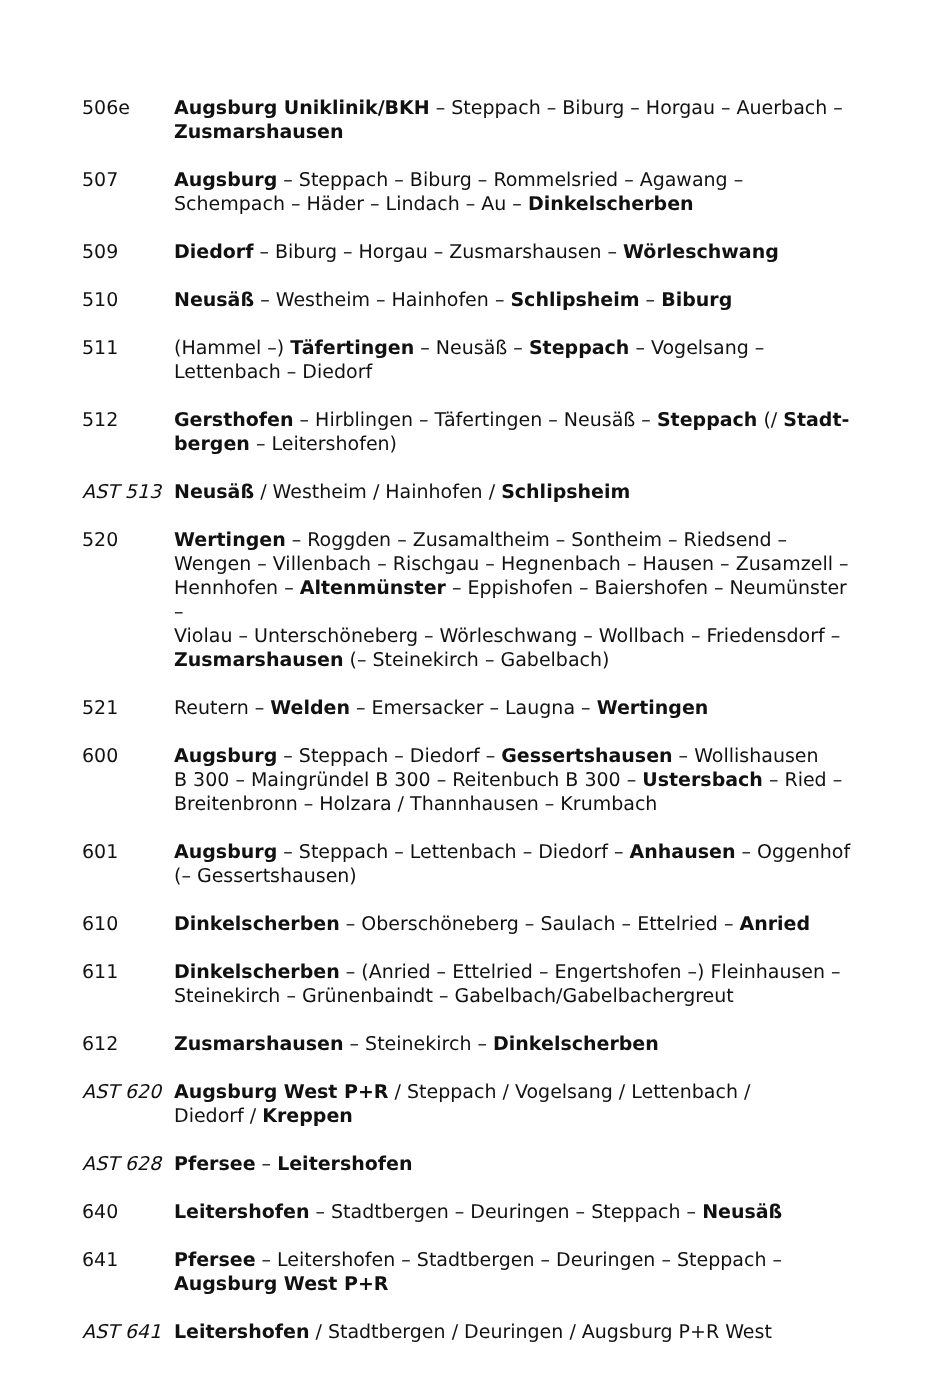| 506e | Augsburg Uniklinik/BKH – Steppach – Biburg – Horgau – Auerbach – Zusmarshausen |
| 507 | Augsburg – Steppach – Biburg – Rommelsried – Agawang – Schempach – Häder – Lindach – Au – Dinkelscherben |
| 509 | Diedorf – Biburg – Horgau – Zusmarshausen – Wörleschwang |
| 510 | Neusäß – Westheim – Hainhofen – Schlipsheim – Biburg |
| 511 | (Hammel –) Täfertingen – Neusäß – Steppach – Vogelsang – Lettenbach – Diedorf |
| 512 | Gersthofen – Hirblingen – Täfertingen – Neusäß – Steppach (/ Stadt- bergen – Leitershofen) |
| AST 513 | Neusäß / Westheim / Hainhofen / Schlipsheim |
| 520 | Wertingen – Roggden – Zusamaltheim – Sontheim – Riedsend – Wengen – Villenbach – Rischgau – Hegnenbach – Hausen – Zusamzell – Hennhofen – Altenmünster – Eppishofen – Baiershofen – Neumünster – Violau – Unterschöneberg – Wörleschwang – Wollbach – Friedensdorf – Zusmarshausen (– Steinekirch – Gabelbach) |
| 521 | Reutern – Welden – Emersacker – Laugna – Wertingen |
| 600 | Augsburg – Steppach – Diedorf – Gessertshausen – Wollishausen B 300 – Maingründel B 300 – Reitenbuch B 300 – Ustersbach – Ried – Breitenbronn – Holzara / Thannhausen – Krumbach |
| 601 | Augsburg – Steppach – Lettenbach – Diedorf – Anhausen – Oggenhof (– Gessertshausen) |
| 610 | Dinkelscherben – Oberschöneberg – Saulach – Ettelried – Anried |
| 611 | Dinkelscherben – (Anried – Ettelried – Engertshofen –) Fleinhausen – Steinekirch – Grünenbaindt – Gabelbach/Gabelbachergreut |
| 612 | Zusmarshausen – Steinekirch – Dinkelscherben |
| AST 620 | Augsburg West P+R / Steppach / Vogelsang / Lettenbach / Diedorf / Kreppen |
| AST 628 | Pfersee – Leitershofen |
| 640 | Leitershofen – Stadtbergen – Deuringen – Steppach – Neusäß |
| 641 | Pfersee – Leitershofen – Stadtbergen – Deuringen – Steppach – Augsburg West P+R |
| AST 641 | Leitershofen / Stadtbergen / Deuringen / Augsburg P+R West |